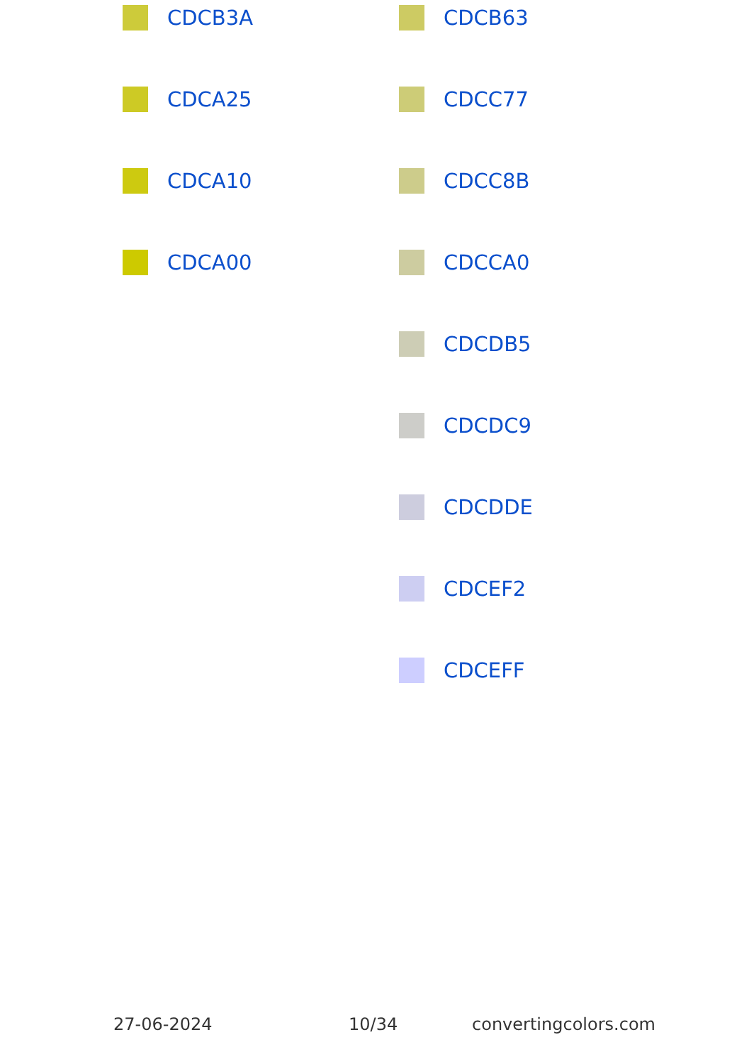CDCB3A
CDCA25
CDCA10
CDCA00
CDCB63
CDCC77
CDCC8B
CDCCA0
CDCDB5
CDCDC9
CDCDDE
CDCEF2
CDCEFF
27-06-2024 10/34 convertingcolors.com